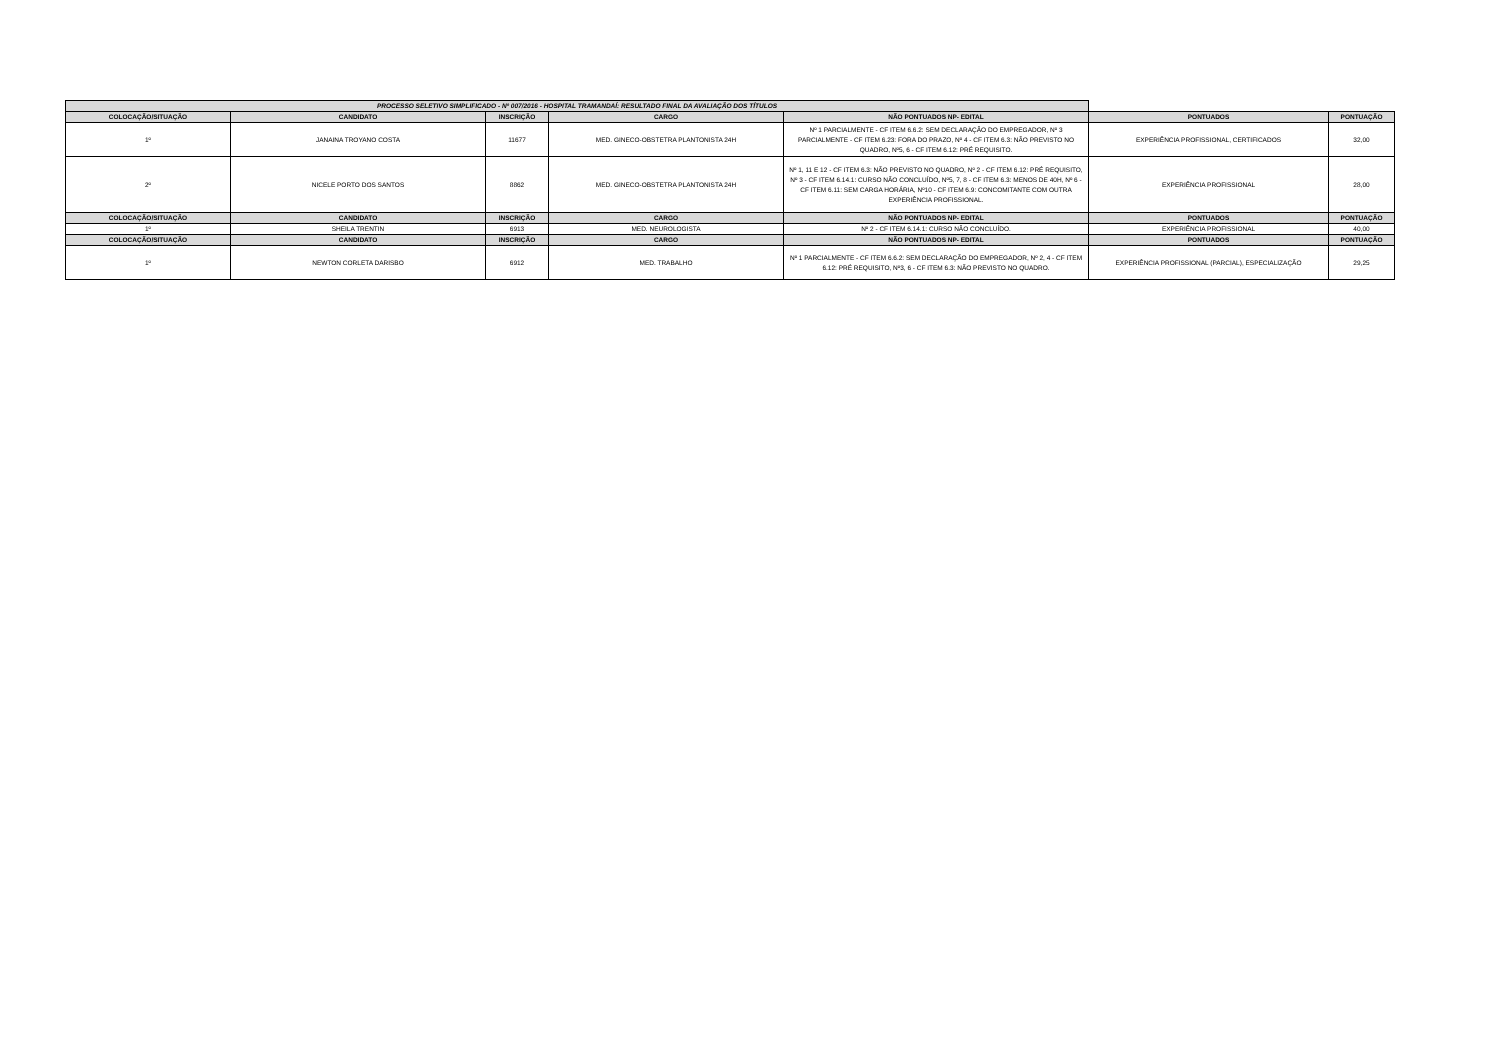| PROCESSO SELETIVO SIMPLIFICADO - Nº 007/2016 - HOSPITAL TRAMANDAÍ: RESULTADO FINAL DA AVALIAÇÃO DOS TÍTULOS | | | | | | |
| COLOCAÇÃO/SITUAÇÃO | CANDIDATO | INSCRIÇÃO | CARGO | NÃO PONTUADOS NP- EDITAL | PONTUADOS | PONTUAÇÃO |
| 1º | JANAINA TROYANO COSTA | 11677 | MED. GINECO-OBSTETRA PLANTONISTA 24H | Nº 1 PARCIALMENTE - CF ITEM 6.6.2: SEM DECLARAÇÃO DO EMPREGADOR, Nº 3 PARCIALMENTE - CF ITEM 6.23: FORA DO PRAZO, Nº 4 - CF ITEM 6.3: NÃO PREVISTO NO QUADRO, Nº5, 6 - CF ITEM 6.12: PRÉ REQUISITO. | EXPERIÊNCIA PROFISSIONAL, CERTIFICADOS | 32,00 |
| 2º | NICELE PORTO DOS SANTOS | 8862 | MED. GINECO-OBSTETRA PLANTONISTA 24H | Nº 1, 11 E 12 - CF ITEM 6.3: NÃO PREVISTO NO QUADRO, Nº 2 - CF ITEM 6.12: PRÉ REQUISITO, Nº 3 - CF ITEM 6.14.1: CURSO NÃO CONCLUÍDO, Nº5, 7, 8 - CF ITEM 6.3: MENOS DE 40H, Nº 6 - CF ITEM 6.11: SEM CARGA HORÁRIA, Nº10 - CF ITEM 6.9: CONCOMITANTE COM OUTRA EXPERIÊNCIA PROFISSIONAL. | EXPERIÊNCIA PROFISSIONAL | 28,00 |
| COLOCAÇÃO/SITUAÇÃO | CANDIDATO | INSCRIÇÃO | CARGO | NÃO PONTUADOS NP- EDITAL | PONTUADOS | PONTUAÇÃO |
| 1º | SHEILA TRENTIN | 6913 | MED. NEUROLOGISTA | Nº 2 - CF ITEM 6.14.1: CURSO NÃO CONCLUÍDO. | EXPERIÊNCIA PROFISSIONAL | 40,00 |
| COLOCAÇÃO/SITUAÇÃO | CANDIDATO | INSCRIÇÃO | CARGO | NÃO PONTUADOS NP- EDITAL | PONTUADOS | PONTUAÇÃO |
| 1º | NEWTON CORLETA DARISBO | 6912 | MED. TRABALHO | Nº 1 PARCIALMENTE - CF ITEM 6.6.2: SEM DECLARAÇÃO DO EMPREGADOR, Nº 2, 4 - CF ITEM 6.12: PRÉ REQUISITO, Nº3, 6 - CF ITEM 6.3: NÃO PREVISTO NO QUADRO. | EXPERIÊNCIA PROFISSIONAL (PARCIAL), ESPECIALIZAÇÃO | 29,25 |